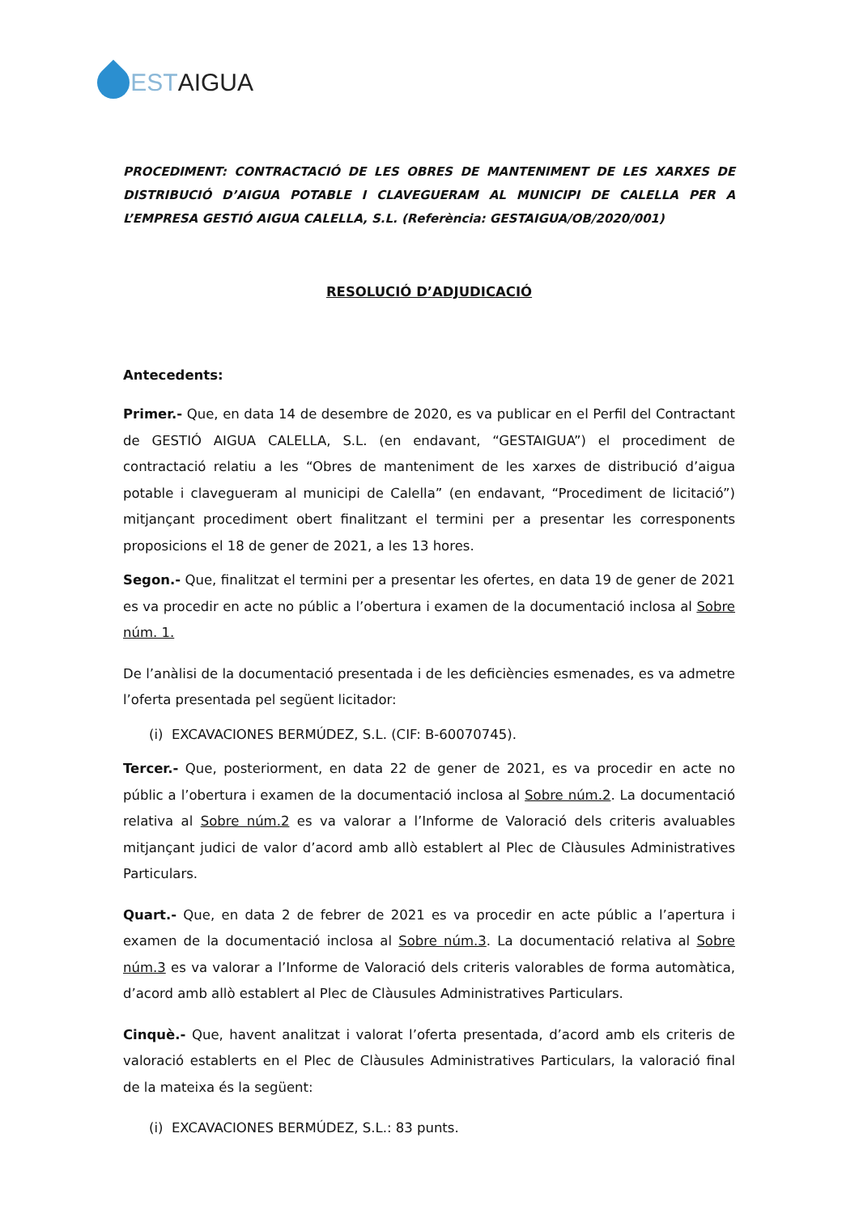GESTAIGUA
PROCEDIMENT: CONTRACTACIÓ DE LES OBRES DE MANTENIMENT DE LES XARXES DE DISTRIBUCIÓ D’AIGUA POTABLE I CLAVEGUERAM AL MUNICIPI DE CALELLA PER A L’EMPRESA GESTIÓ AIGUA CALELLA, S.L. (Referència: GESTAIGUA/OB/2020/001)
RESOLUCIÓ D’ADJUDICACIÓ
Antecedents:
Primer.- Que, en data 14 de desembre de 2020, es va publicar en el Perfil del Contractant de GESTIÓ AIGUA CALELLA, S.L. (en endavant, “GESTAIGUA”) el procediment de contractació relatiu a les “Obres de manteniment de les xarxes de distribució d’aigua potable i clavegueram al municipi de Calella” (en endavant, “Procediment de licitació”) mitjançant procediment obert finalitzant el termini per a presentar les corresponents proposicions el 18 de gener de 2021, a les 13 hores.
Segon.- Que, finalitzat el termini per a presentar les ofertes, en data 19 de gener de 2021 es va procedir en acte no públic a l’obertura i examen de la documentació inclosa al Sobre núm. 1.
De l’anàlisi de la documentació presentada i de les deficiències esmenades, es va admetre l’oferta presentada pel següent licitador:
(i) EXCAVACIONES BERMÚDEZ, S.L. (CIF: B-60070745).
Tercer.- Que, posteriorment, en data 22 de gener de 2021, es va procedir en acte no públic a l’obertura i examen de la documentació inclosa al Sobre núm.2. La documentació relativa al Sobre núm.2 es va valorar a l’Informe de Valoració dels criteris avaluables mitjançant judici de valor d’acord amb allò establert al Plec de Clàusules Administratives Particulars.
Quart.- Que, en data 2 de febrer de 2021 es va procedir en acte públic a l’apertura i examen de la documentació inclosa al Sobre núm.3. La documentació relativa al Sobre núm.3 es va valorar a l’Informe de Valoració dels criteris valorables de forma automàtica, d’acord amb allò establert al Plec de Clàusules Administratives Particulars.
Cinquè.- Que, havent analitzat i valorat l’oferta presentada, d’acord amb els criteris de valoració establerts en el Plec de Clàusules Administratives Particulars, la valoració final de la mateixa és la següent:
(i) EXCAVACIONES BERMÚDEZ, S.L.: 83 punts.